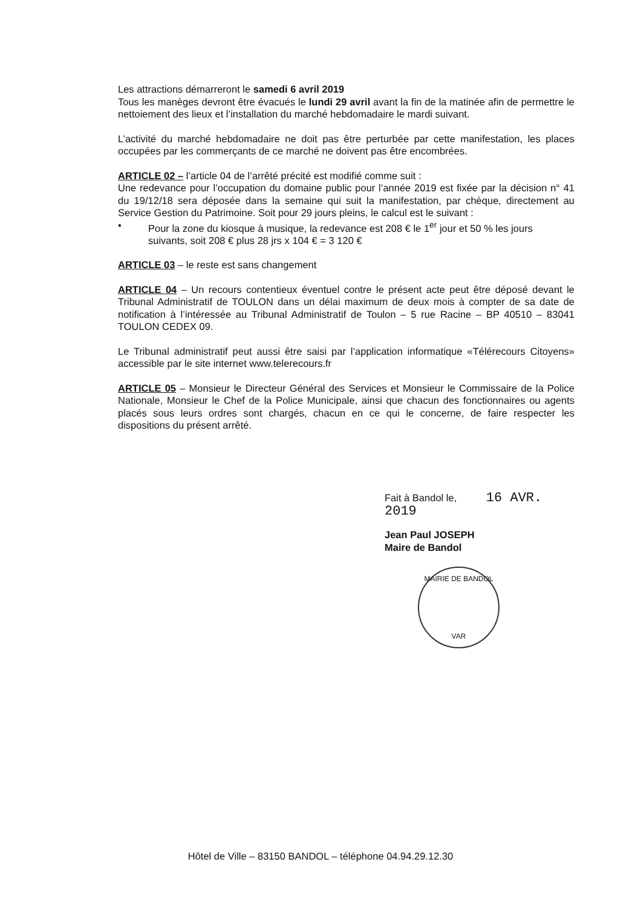Les attractions démarreront le samedi 6 avril 2019
Tous les manèges devront être évacués le lundi 29 avril avant la fin de la matinée afin de permettre le nettoiement des lieux et l’installation du marché hebdomadaire le mardi suivant.
L’activité du marché hebdomadaire ne doit pas être perturbée par cette manifestation, les places occupées par les commerçants de ce marché ne doivent pas être encombrées.
ARTICLE 02 – l’article 04 de l’arrêté précité est modifié comme suit :
Une redevance pour l’occupation du domaine public pour l’année 2019 est fixée par la décision n° 41 du 19/12/18 sera déposée dans la semaine qui suit la manifestation, par chèque, directement au Service Gestion du Patrimoine. Soit pour 29 jours pleins, le calcul est le suivant :
• Pour la zone du kiosque à musique, la redevance est 208 € le 1<sup>er</sup> jour et 50 % les jours suivants, soit 208 € plus 28 jrs x 104 € = 3 120 €
ARTICLE 03 – le reste est sans changement
ARTICLE 04 – Un recours contentieux éventuel contre le présent acte peut être déposé devant le Tribunal Administratif de TOULON dans un délai maximum de deux mois à compter de sa date de notification à l’intéressée au Tribunal Administratif de Toulon – 5 rue Racine – BP 40510 – 83041 TOULON CEDEX 09.
Le Tribunal administratif peut aussi être saisi par l’application informatique «Télérecours Citoyens» accessible par le site internet www.telerecours.fr
ARTICLE 05 – Monsieur le Directeur Général des Services et Monsieur le Commissaire de la Police Nationale, Monsieur le Chef de la Police Municipale, ainsi que chacun des fonctionnaires ou agents placés sous leurs ordres sont chargés, chacun en ce qui le concerne, de faire respecter les dispositions du présent arrêté.
Fait à Bandol le, 16 AVR. 2019
Jean Paul JOSEPH
Maire de Bandol
MAIRIE DE BANDOL
VAR
Hôtel de Ville – 83150 BANDOL – téléphone 04.94.29.12.30